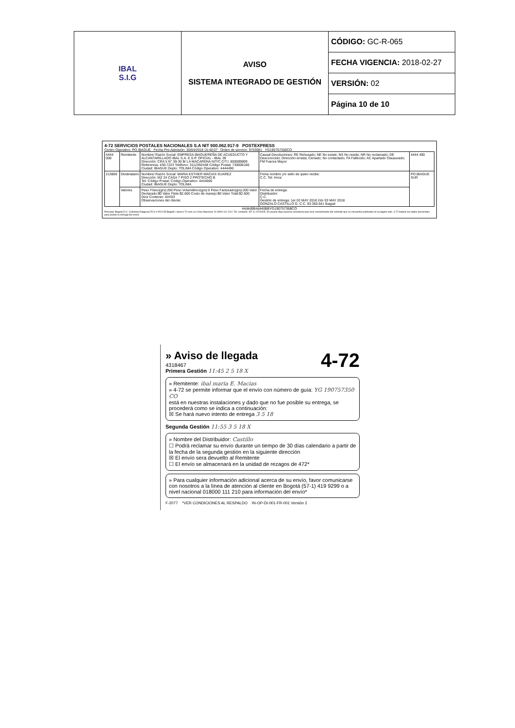| IBAL S.I.G | AVISO SISTEMA INTEGRADO DE GESTIÓN | CÓDIGO: GC-R-065 |
| | | FECHA VIGENCIA: 2018-02-27 |
| | | VERSIÓN: 02 |
| | | Página 10 de 10 |
4-72 SERVICIOS POSTALES NACIONALES S.A NIT 900.062.917-9 POSTEXPRESS
Centro Operativo: PO.IBAGUE Fecha Pre-Admisión: 30/04/2018 15:40:07 Orden de servicio: 9703081 YG190757350CO
| 4444 000 | Remitente | Nombre/ Razón Social: EMPRESA IBAGUEREÑA DE ACUEDUCTO Y ALCANTARILLADO IBAL S.A. E.S.P. OFICIAL - IBAL 39 Dirección: CRA 5 N° 39-30 B/ LA MACARENA NIT/C.C/T.I: 800089809 Referencia: 430-7223 Teléfono: 3112392448 Código Postal: 730006166 Ciudad: IBAGUE Depto: TOLIMA Código Operativo: 4444490 | Causal Devoluciones: RE Rehusado; NE No existe; NS No reside; NR No reclamado; DE Desconocido; Dirección errada; Cerrado; No contactado; FA Fallecido; AC Apartado Clausurado; FM Fuerza Mayor | 4444 490 |
| 213800 | Destinatario | Nombre/ Razón Social: MARIA ESTHER MACIAS SUAREZ Dirección: MZ 24 CASA 7 PISO 2 PROTECHO B Tel: Código Postal: Código Operativo: 4444000 Ciudad: IBAGUE Depto: TOLIMA | Firma nombre y/o sello de quien recibe: C.C. Tel: Hora: | PO.IBAGUE SUR |
| | Valores | Peso Físico(grs):200 Peso Volumétrico(grs):0 Peso Facturado(grs):200 Valor Declarado:$0 Valor Flete:$2.600 Costo de manejo:$0 Valor Total:$2.600 Dice Contener: AVISO Observaciones del cliente: | Fecha de entrega: Distribuidor: C.C. Gestión de entrega: 1er 02 MAY 2018 2do 03 MAY 2018 GONZALO CASTILLO G. C.C. 93.360.641 Ibagué | |
44d4d9B4d440BBYG19075735BCO
Principal: Bogotá D.C. Colombia Diagonal 25 G # 95 A 55 Bogotá / www.4-72.com.co Línea Nacional: 01 8000 111 210 / Tel. contacto: (57-1) 4722005. El usuario deja expresa constancia que tuvo conocimiento del contrato que se encuentra publicado en la página web. 4-72 tratará sus datos personales para probar la entrega del envío.
» Aviso de llegada 4-72
4318467
Primera Gestión 11:45 2 5 18 X
» Remitente: ibal maria E. Macias
» 4-72 se permite informar que el envío con número de guía: YG 190757350 CO
está en nuestras instalaciones y dado que no fue posible su entrega, se procederá como se indica a continuación:
☒ Se hará nuevo intento de entrega 3 5 18
Segunda Gestión 11:55 3 5 18 X
» Nombre del Distribuidor: Castillo
☐ Podrá reclamar su envío durante un tiempo de 30 días calendario a partir de la fecha de la segunda gestión en la siguiente dirección
☒ El envío sera devuelto al Remitente
☐ El envío se almacenará en la unidad de rezagos de 472*
» Para cualquier información adicional acerca de su envío, favor comunicarse con nosotros a la línea de atención al cliente en Bogotá (57-1) 419 9299 o a nivel nacional 018000 111 210 para información del envío*
F-2077 *VER CONDICIONES AL RESPALDO IN-OP-DI-001-FR-001 Versión 2